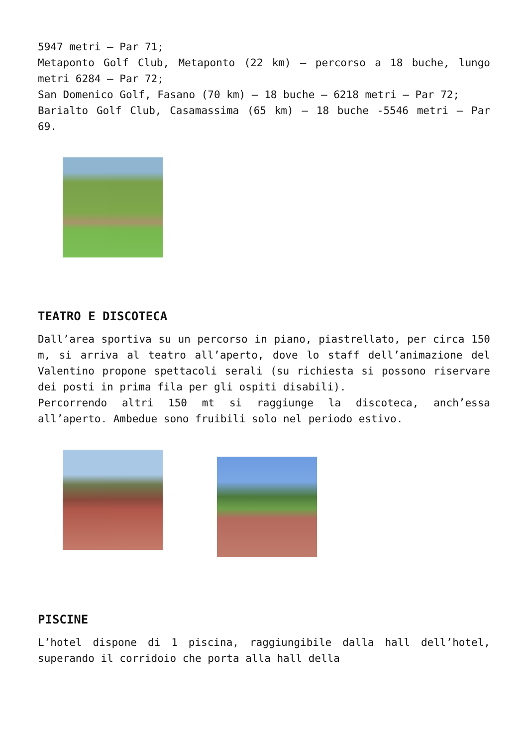5947 metri – Par 71;
Metaponto Golf Club, Metaponto (22 km) – percorso a 18 buche, lungo metri 6284 – Par 72;
San Domenico Golf, Fasano (70 km) – 18 buche – 6218 metri – Par 72;
Barialto Golf Club, Casamassima (65 km) – 18 buche -5546 metri – Par 69.
TEATRO E DISCOTECA
Dall’area sportiva su un percorso in piano, piastrellato, per circa 150 m, si arriva al teatro all’aperto, dove lo staff dell’animazione del Valentino propone spettacoli serali (su richiesta si possono riservare dei posti in prima fila per gli ospiti disabili).
Percorrendo altri 150 mt si raggiunge la discoteca, anch’essa all’aperto. Ambedue sono fruibili solo nel periodo estivo.
PISCINE
L’hotel dispone di 1 piscina, raggiungibile dalla hall dell’hotel, superando il corridoio che porta alla hall della